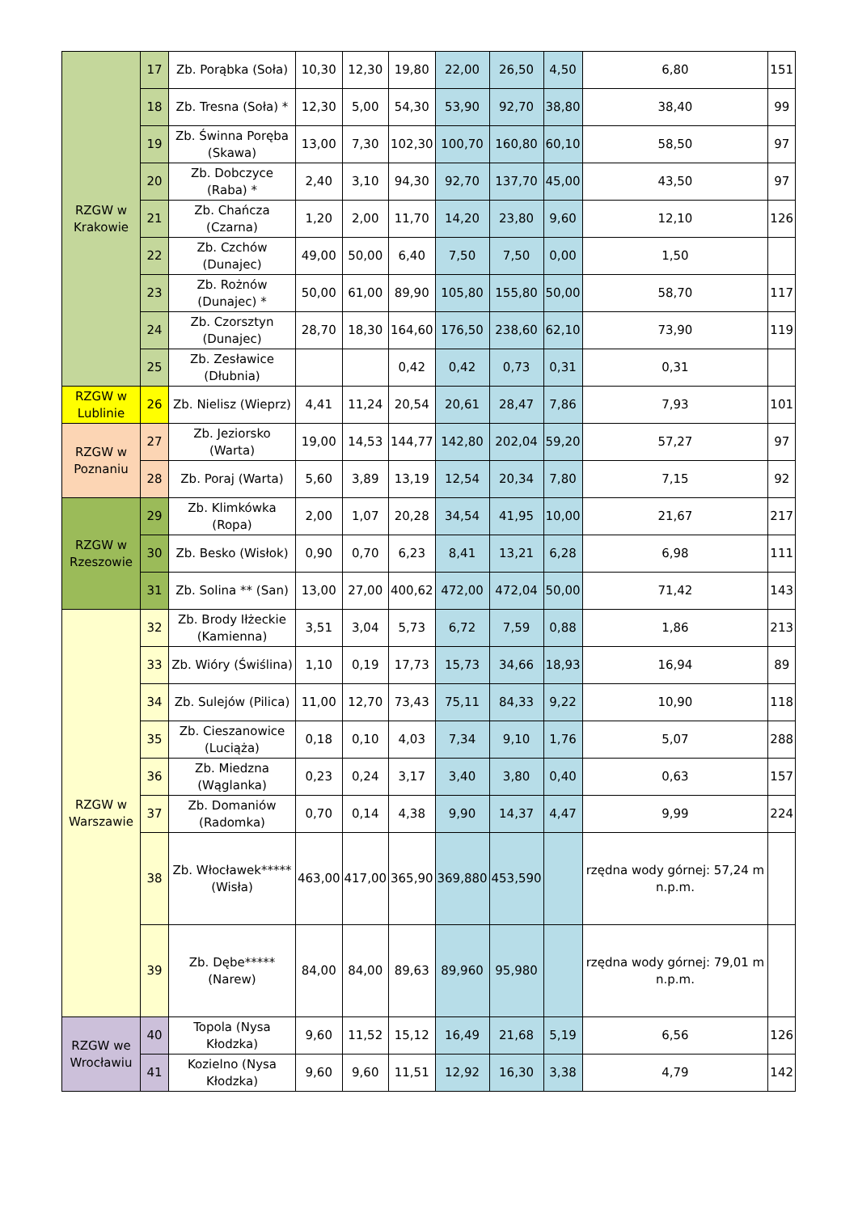| RZGW w Krakowie | 17 | Zb. Porąbka (Soła) | 10,30 | 12,30 | 19,80 | 22,00 | 26,50 | 4,50 | 6,80 | 151 |
| | 18 | Zb. Tresna (Soła) * | 12,30 | 5,00 | 54,30 | 53,90 | 92,70 | 38,80 | 38,40 | 99 |
| | 19 | Zb. Świnna Poręba (Skawa) | 13,00 | 7,30 | 102,30 | 100,70 | 160,80 | 60,10 | 58,50 | 97 |
| | 20 | Zb. Dobczyce (Raba) * | 2,40 | 3,10 | 94,30 | 92,70 | 137,70 | 45,00 | 43,50 | 97 |
| | 21 | Zb. Chańcza (Czarna) | 1,20 | 2,00 | 11,70 | 14,20 | 23,80 | 9,60 | 12,10 | 126 |
| | 22 | Zb. Czchów (Dunajec) | 49,00 | 50,00 | 6,40 | 7,50 | 7,50 | 0,00 | 1,50 | |
| | 23 | Zb. Rożnów (Dunajec) * | 50,00 | 61,00 | 89,90 | 105,80 | 155,80 | 50,00 | 58,70 | 117 |
| | 24 | Zb. Czorsztyn (Dunajec) | 28,70 | 18,30 | 164,60 | 176,50 | 238,60 | 62,10 | 73,90 | 119 |
| | 25 | Zb. Zesławice (Dłubnia) | | | 0,42 | 0,42 | 0,73 | 0,31 | 0,31 | |
| RZGW w Lublinie | 26 | Zb. Nielisz (Wieprz) | 4,41 | 11,24 | 20,54 | 20,61 | 28,47 | 7,86 | 7,93 | 101 |
| RZGW w Poznaniu | 27 | Zb. Jeziorsko (Warta) | 19,00 | 14,53 | 144,77 | 142,80 | 202,04 | 59,20 | 57,27 | 97 |
| | 28 | Zb. Poraj (Warta) | 5,60 | 3,89 | 13,19 | 12,54 | 20,34 | 7,80 | 7,15 | 92 |
| RZGW w Rzeszowie | 29 | Zb. Klimkówka (Ropa) | 2,00 | 1,07 | 20,28 | 34,54 | 41,95 | 10,00 | 21,67 | 217 |
| | 30 | Zb. Besko (Wisłok) | 0,90 | 0,70 | 6,23 | 8,41 | 13,21 | 6,28 | 6,98 | 111 |
| | 31 | Zb. Solina ** (San) | 13,00 | 27,00 | 400,62 | 472,00 | 472,04 | 50,00 | 71,42 | 143 |
| RZGW w Warszawie | 32 | Zb. Brody Iłżeckie (Kamienna) | 3,51 | 3,04 | 5,73 | 6,72 | 7,59 | 0,88 | 1,86 | 213 |
| | 33 | Zb. Wióry (Świślina) | 1,10 | 0,19 | 17,73 | 15,73 | 34,66 | 18,93 | 16,94 | 89 |
| | 34 | Zb. Sulejów (Pilica) | 11,00 | 12,70 | 73,43 | 75,11 | 84,33 | 9,22 | 10,90 | 118 |
| | 35 | Zb. Cieszanowice (Luciąża) | 0,18 | 0,10 | 4,03 | 7,34 | 9,10 | 1,76 | 5,07 | 288 |
| | 36 | Zb. Miedzna (Wąglanka) | 0,23 | 0,24 | 3,17 | 3,40 | 3,80 | 0,40 | 0,63 | 157 |
| | 37 | Zb. Domaniów (Radomka) | 0,70 | 0,14 | 4,38 | 9,90 | 14,37 | 4,47 | 9,99 | 224 |
| | 38 | Zb. Włocławek***** (Wisła) | 463,00 | 417,00 | 365,90 | 369,880 | 453,590 | | rzędna wody górnej: 57,24 m n.p.m. | |
| | 39 | Zb. Dębe***** (Narew) | 84,00 | 84,00 | 89,63 | 89,960 | 95,980 | | rzędna wody górnej: 79,01 m n.p.m. | |
| RZGW we Wrocławiu | 40 | Topola (Nysa Kłodzka) | 9,60 | 11,52 | 15,12 | 16,49 | 21,68 | 5,19 | 6,56 | 126 |
| | 41 | Kozielno (Nysa Kłodzka) | 9,60 | 9,60 | 11,51 | 12,92 | 16,30 | 3,38 | 4,79 | 142 |